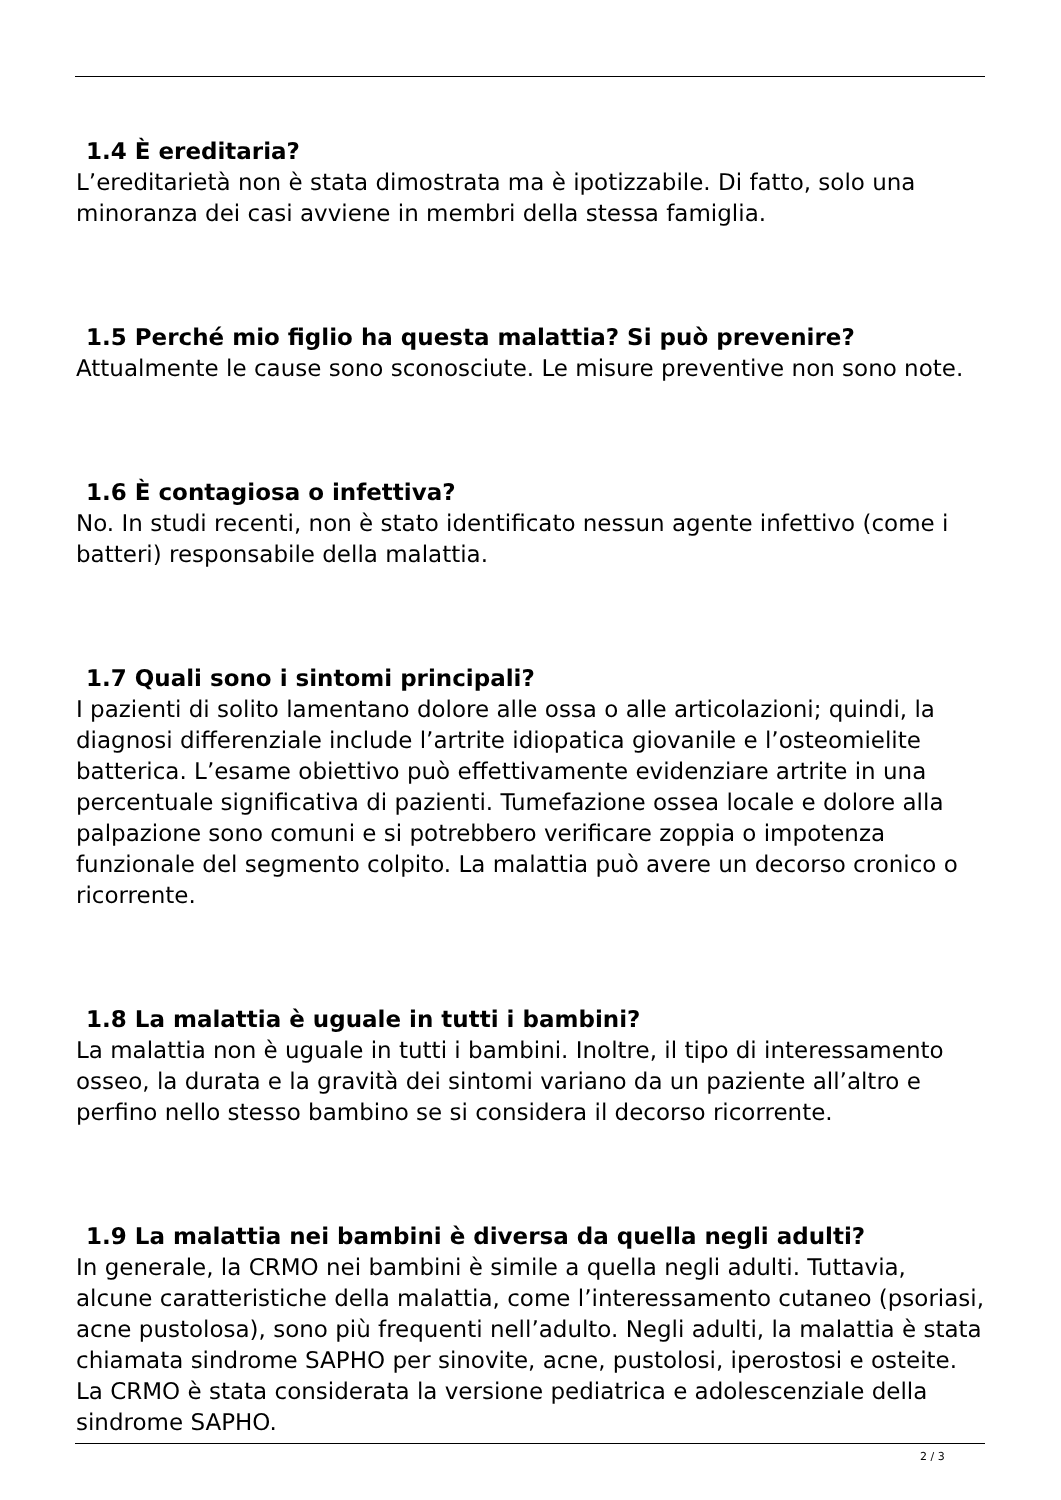1.4 È ereditaria?
L’ereditarietà non è stata dimostrata ma è ipotizzabile. Di fatto, solo una minoranza dei casi avviene in membri della stessa famiglia.
1.5 Perché mio figlio ha questa malattia? Si può prevenire?
Attualmente le cause sono sconosciute. Le misure preventive non sono note.
1.6 È contagiosa o infettiva?
No. In studi recenti, non è stato identificato nessun agente infettivo (come i batteri) responsabile della malattia.
1.7 Quali sono i sintomi principali?
I pazienti di solito lamentano dolore alle ossa o alle articolazioni; quindi, la diagnosi differenziale include l’artrite idiopatica giovanile e l’osteomielite batterica. L’esame obiettivo può effettivamente evidenziare artrite in una percentuale significativa di pazienti. Tumefazione ossea locale e dolore alla palpazione sono comuni e si potrebbero verificare zoppia o impotenza funzionale del segmento colpito. La malattia può avere un decorso cronico o ricorrente.
1.8 La malattia è uguale in tutti i bambini?
La malattia non è uguale in tutti i bambini. Inoltre, il tipo di interessamento osseo, la durata e la gravità dei sintomi variano da un paziente all’altro e perfino nello stesso bambino se si considera il decorso ricorrente.
1.9 La malattia nei bambini è diversa da quella negli adulti?
In generale, la CRMO nei bambini è simile a quella negli adulti. Tuttavia, alcune caratteristiche della malattia, come l’interessamento cutaneo (psoriasi, acne pustolosa), sono più frequenti nell’adulto. Negli adulti, la malattia è stata chiamata sindrome SAPHO per sinovite, acne, pustolosi, iperostosi e osteite. La CRMO è stata considerata la versione pediatrica e adolescenziale della sindrome SAPHO.
2 / 3